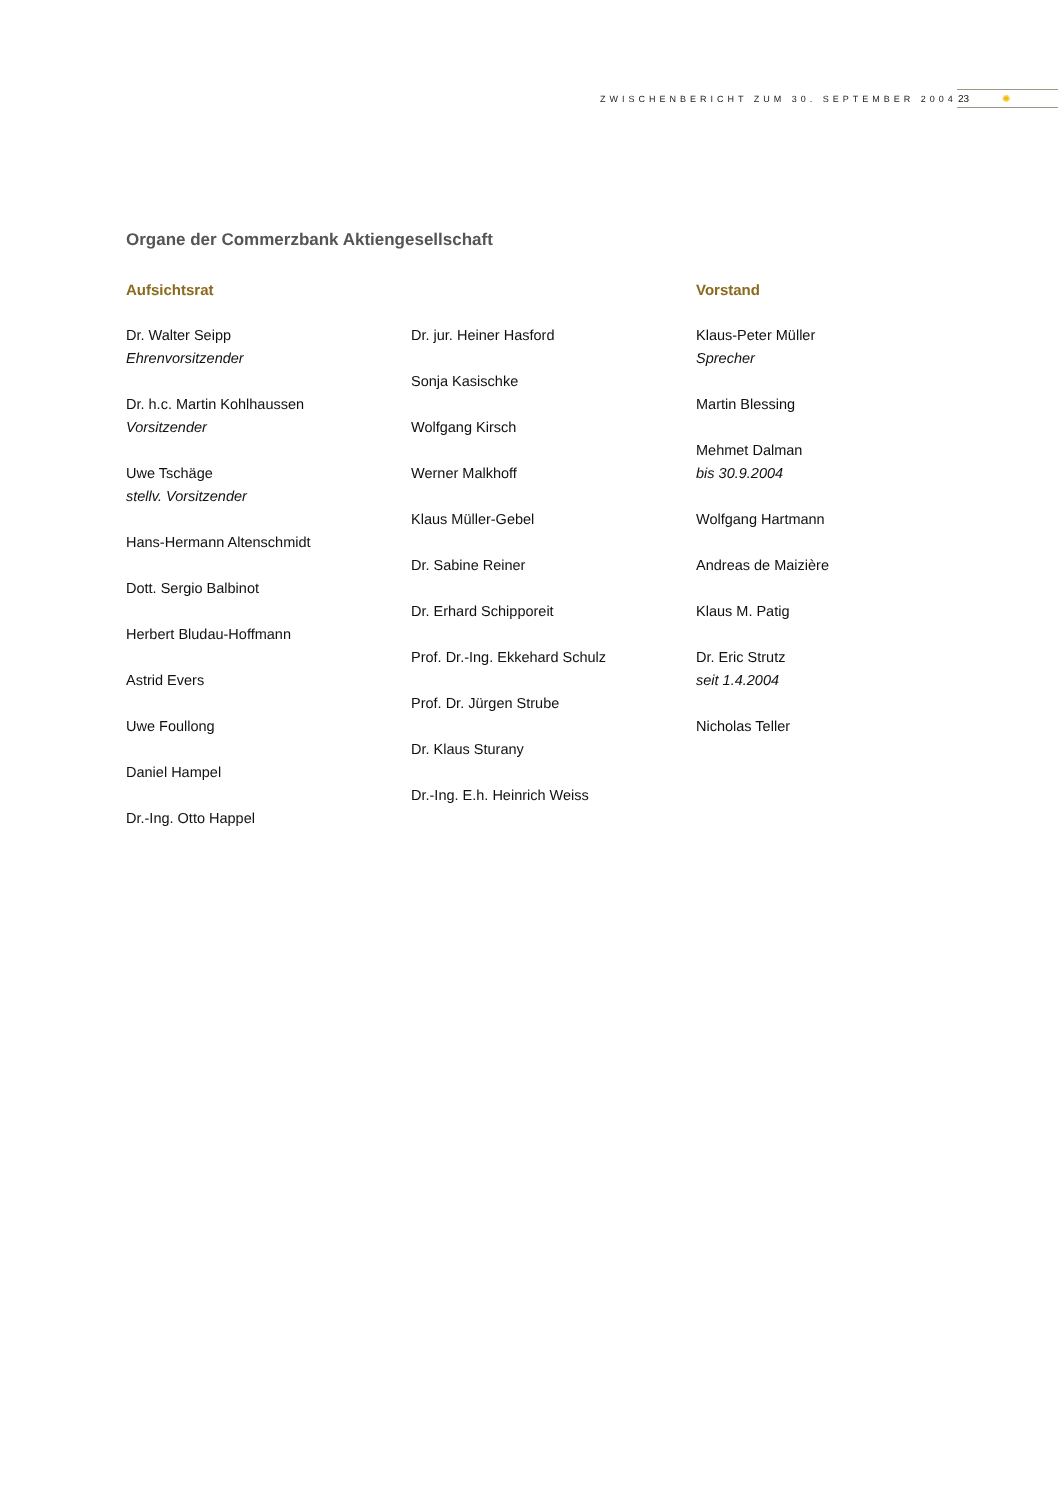ZWISCHENBERICHT ZUM 30. SEPTEMBER 2004
23 ✺
Organe der Commerzbank Aktiengesellschaft
Aufsichtsrat
Dr. Walter Seipp
Ehrenvorsitzender
Dr. h.c. Martin Kohlhaussen
Vorsitzender
Uwe Tschäge
stellv. Vorsitzender
Hans-Hermann Altenschmidt
Dott. Sergio Balbinot
Herbert Bludau-Hoffmann
Astrid Evers
Uwe Foullong
Daniel Hampel
Dr.-Ing. Otto Happel
Dr. jur. Heiner Hasford
Sonja Kasischke
Wolfgang Kirsch
Werner Malkhoff
Klaus Müller-Gebel
Dr. Sabine Reiner
Dr. Erhard Schipporeit
Prof. Dr.-Ing. Ekkehard Schulz
Prof. Dr. Jürgen Strube
Dr. Klaus Sturany
Dr.-Ing. E.h. Heinrich Weiss
Vorstand
Klaus-Peter Müller
Sprecher
Martin Blessing
Mehmet Dalman
bis 30.9.2004
Wolfgang Hartmann
Andreas de Maizière
Klaus M. Patig
Dr. Eric Strutz
seit 1.4.2004
Nicholas Teller